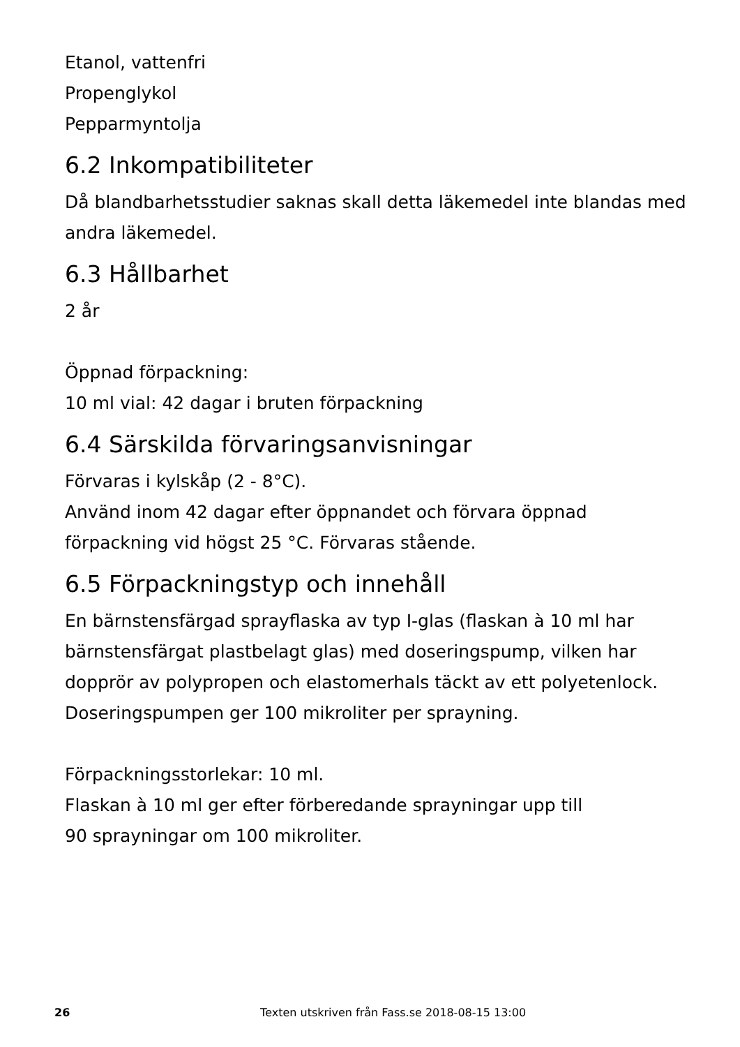Etanol, vattenfri
Propenglykol
Pepparmyntolja
6.2 Inkompatibiliteter
Då blandbarhetsstudier saknas skall detta läkemedel inte blandas med andra läkemedel.
6.3 Hållbarhet
2 år
Öppnad förpackning:
10 ml vial: 42 dagar i bruten förpackning
6.4 Särskilda förvaringsanvisningar
Förvaras i kylskåp (2 - 8°C).
Använd inom 42 dagar efter öppnandet och förvara öppnad förpackning vid högst 25 °C. Förvaras stående.
6.5 Förpackningstyp och innehåll
En bärnstensfärgad sprayflaska av typ I-glas (flaskan à 10 ml har bärnstensfärgat plastbelagt glas) med doseringspump, vilken har dopprör av polypropen och elastomerhals täckt av ett polyetenlock. Doseringspumpen ger 100 mikroliter per sprayning.
Förpackningsstorlekar: 10 ml.
Flaskan à 10 ml ger efter förberedande sprayningar upp till
90 sprayningar om 100 mikroliter.
26 Texten utskriven från Fass.se 2018-08-15 13:00